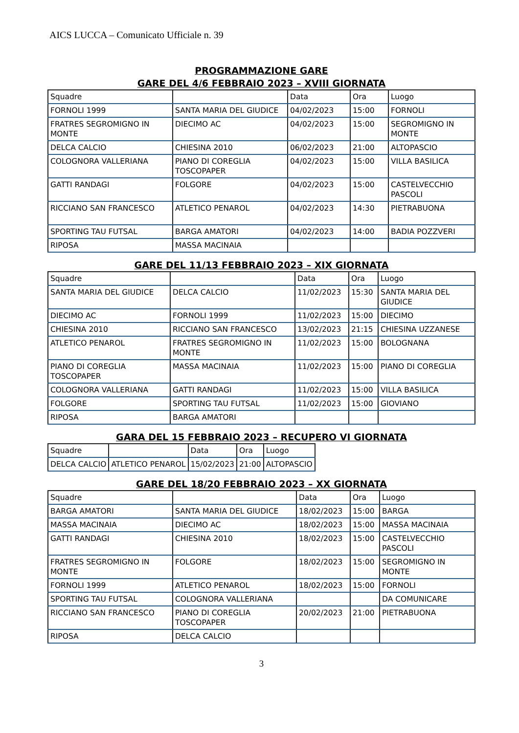AICS LUCCA – Comunicato Ufficiale n. 39
PROGRAMMAZIONE GARE
GARE DEL 4/6 FEBBRAIO 2023 – XVIII GIORNATA
| Squadre | | Data | Ora | Luogo |
| FORNOLI 1999 | SANTA MARIA DEL GIUDICE | 04/02/2023 | 15:00 | FORNOLI |
| FRATRES SEGROMIGNO IN MONTE | DIECIMO AC | 04/02/2023 | 15:00 | SEGROMIGNO IN MONTE |
| DELCA CALCIO | CHIESINA 2010 | 06/02/2023 | 21:00 | ALTOPASCIO |
| COLOGNORA VALLERIANA | PIANO DI COREGLIA TOSCOPAPER | 04/02/2023 | 15:00 | VILLA BASILICA |
| GATTI RANDAGI | FOLGORE | 04/02/2023 | 15:00 | CASTELVECCHIO PASCOLI |
| RICCIANO SAN FRANCESCO | ATLETICO PENAROL | 04/02/2023 | 14:30 | PIETRABUONA |
| SPORTING TAU FUTSAL | BARGA AMATORI | 04/02/2023 | 14:00 | BADIA POZZVERI |
| RIPOSA | MASSA MACINAIA | | | |
GARE DEL 11/13 FEBBRAIO 2023 – XIX GIORNATA
| Squadre | | Data | Ora | Luogo |
| SANTA MARIA DEL GIUDICE | DELCA CALCIO | 11/02/2023 | 15:30 | SANTA MARIA DEL GIUDICE |
| DIECIMO AC | FORNOLI 1999 | 11/02/2023 | 15:00 | DIECIMO |
| CHIESINA 2010 | RICCIANO SAN FRANCESCO | 13/02/2023 | 21:15 | CHIESINA UZZANESE |
| ATLETICO PENAROL | FRATRES SEGROMIGNO IN MONTE | 11/02/2023 | 15:00 | BOLOGNANA |
| PIANO DI COREGLIA TOSCOPAPER | MASSA MACINAIA | 11/02/2023 | 15:00 | PIANO DI COREGLIA |
| COLOGNORA VALLERIANA | GATTI RANDAGI | 11/02/2023 | 15:00 | VILLA BASILICA |
| FOLGORE | SPORTING TAU FUTSAL | 11/02/2023 | 15:00 | GIOVIANO |
| RIPOSA | BARGA AMATORI | | | |
GARA DEL 15 FEBBRAIO 2023 – RECUPERO VI GIORNATA
| Squadre | | Data | Ora | Luogo |
| DELCA CALCIO | ATLETICO PENAROL | 15/02/2023 | 21:00 | ALTOPASCIO |
GARE DEL 18/20 FEBBRAIO 2023 – XX GIORNATA
| Squadre | | Data | Ora | Luogo |
| BARGA AMATORI | SANTA MARIA DEL GIUDICE | 18/02/2023 | 15:00 | BARGA |
| MASSA MACINAIA | DIECIMO AC | 18/02/2023 | 15:00 | MASSA MACINAIA |
| GATTI RANDAGI | CHIESINA 2010 | 18/02/2023 | 15:00 | CASTELVECCHIO PASCOLI |
| FRATRES SEGROMIGNO IN MONTE | FOLGORE | 18/02/2023 | 15:00 | SEGROMIGNO IN MONTE |
| FORNOLI 1999 | ATLETICO PENAROL | 18/02/2023 | 15:00 | FORNOLI |
| SPORTING TAU FUTSAL | COLOGNORA VALLERIANA | | | DA COMUNICARE |
| RICCIANO SAN FRANCESCO | PIANO DI COREGLIA TOSCOPAPER | 20/02/2023 | 21:00 | PIETRABUONA |
| RIPOSA | DELCA CALCIO | | | |
3